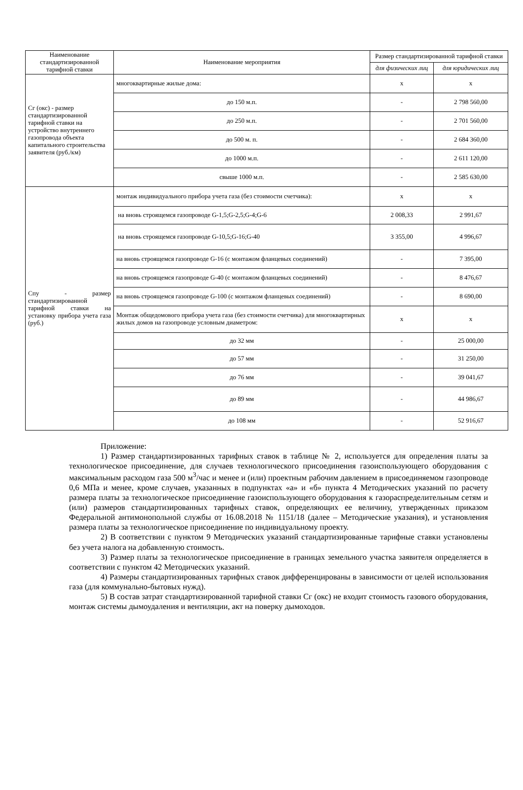| Наименование стандартизированной тарифной ставки | Наименование мероприятия | Размер стандартизированной тарифной ставки | |
| --- | --- | --- | --- |
| | | для физических лиц | для юридических лиц |
| Сг (окс) - размер стандартизированной тарифной ставки на устройство внутреннего газопровода объекта капитального строительства заявителя (руб./км) | многоквартирные жилые дома: | х | х |
| | до 150 м.п. | - | 2 798 560,00 |
| | до 250 м.п. | - | 2 701 560,00 |
| | до 500 м. п. | - | 2 684 360,00 |
| | до 1000 м.п. | - | 2 611 120,00 |
| | свыше 1000 м.п. | - | 2 585 630,00 |
| Спу - размер стандартизированной тарифной ставки на установку прибора учета газа (руб.) | монтаж индивидуального прибора учета газа (без стоимости счетчика): | х | х |
| | на вновь строящемся газопроводе G-1,5;G-2,5;G-4;G-6 | 2 008,33 | 2 991,67 |
| | на вновь строящемся газопроводе G-10,5;G-16;G-40 | 3 355,00 | 4 996,67 |
| | на вновь строящемся газопроводе G-16 (с монтажом фланцевых соединений) | - | 7 395,00 |
| | на вновь строящемся газопроводе G-40 (с монтажом фланцевых соединений) | - | 8 476,67 |
| | на вновь строящемся газопроводе G-100 (с монтажом фланцевых соединений) | - | 8 690,00 |
| | Монтаж общедомового прибора учета газа (без стоимости счетчика) для многоквартирных жилых домов на газопроводе условным диаметром: | х | х |
| | до 32 мм | - | 25 000,00 |
| | до 57 мм | - | 31 250,00 |
| | до 76 мм | - | 39 041,67 |
| | до 89 мм | - | 44 986,67 |
| | до 108 мм | - | 52 916,67 |
Приложение:
1) Размер стандартизированных тарифных ставок в таблице № 2, используется для определения платы за технологическое присоединение, для случаев технологического присоединения газоиспользующего оборудования с максимальным расходом газа 500 м<sup>3</sup>/час и менее и (или) проектным рабочим давлением в присоединяемом газопроводе 0,6 МПа и менее, кроме случаев, указанных в подпунктах «а» и «б» пункта 4 Методических указаний по расчету размера платы за технологическое присоединение газоиспользующего оборудования к газораспределительным сетям и (или) размеров стандартизированных тарифных ставок, определяющих ее величину, утвержденных приказом Федеральной антимонопольной службы от 16.08.2018 № 1151/18 (далее – Методические указания), и установления размера платы за технологическое присоединение по индивидуальному проекту.
2) В соответствии с пунктом 9 Методических указаний стандартизированные тарифные ставки установлены без учета налога на добавленную стоимость.
3) Размер платы за технологическое присоединение в границах земельного участка заявителя определяется в соответствии с пунктом 42 Методических указаний.
4) Размеры стандартизированных тарифных ставок дифференцированы в зависимости от целей использования газа (для коммунально-бытовых нужд).
5) В состав затрат стандартизированной тарифной ставки Сг (окс) не входит стоимость газового оборудования, монтаж системы дымоудаления и вентиляции, акт на поверку дымоходов.